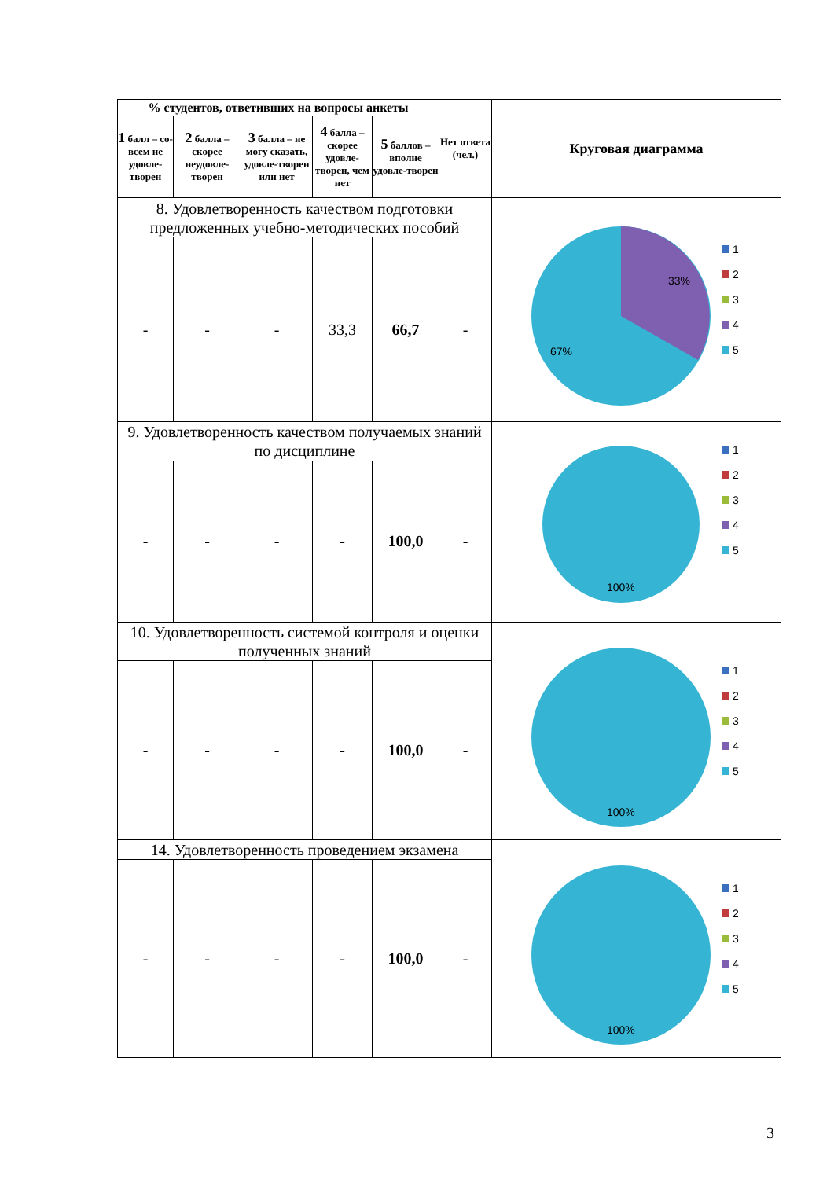| % студентов, ответивших на вопросы анкеты | | | | | Нет ответа (чел.) | Круговая диаграмма |
| --- | --- | --- | --- | --- | --- | --- |
| 1 балл – со-всем не удовле-творен | 2 балла – скорее неудовле-творен | 3 балла – не могу сказать, удовле-творен или нет | 4 балла – скорее удовле-творен, чем нет | 5 баллов – вполне удовле-творен | | |
| 8. Удовлетворенность качеством подготовки предложенных учебно-методических пособий | | | | | | 33% 67% 1 2 3 4 5 |
| - | - | - | 33,3 | 66,7 | - | |
| 9. Удовлетворенность качеством получаемых знаний по дисциплине | | | | | | 100% 1 2 3 4 5 |
| - | - | - | - | 100,0 | - | |
| 10. Удовлетворенность системой контроля и оценки полученных знаний | | | | | | 100% 1 2 3 4 5 |
| - | - | - | - | 100,0 | - | |
| 14. Удовлетворенность проведением экзамена | | | | | | 100% 1 2 3 4 5 |
| - | - | - | - | 100,0 | - | |
3